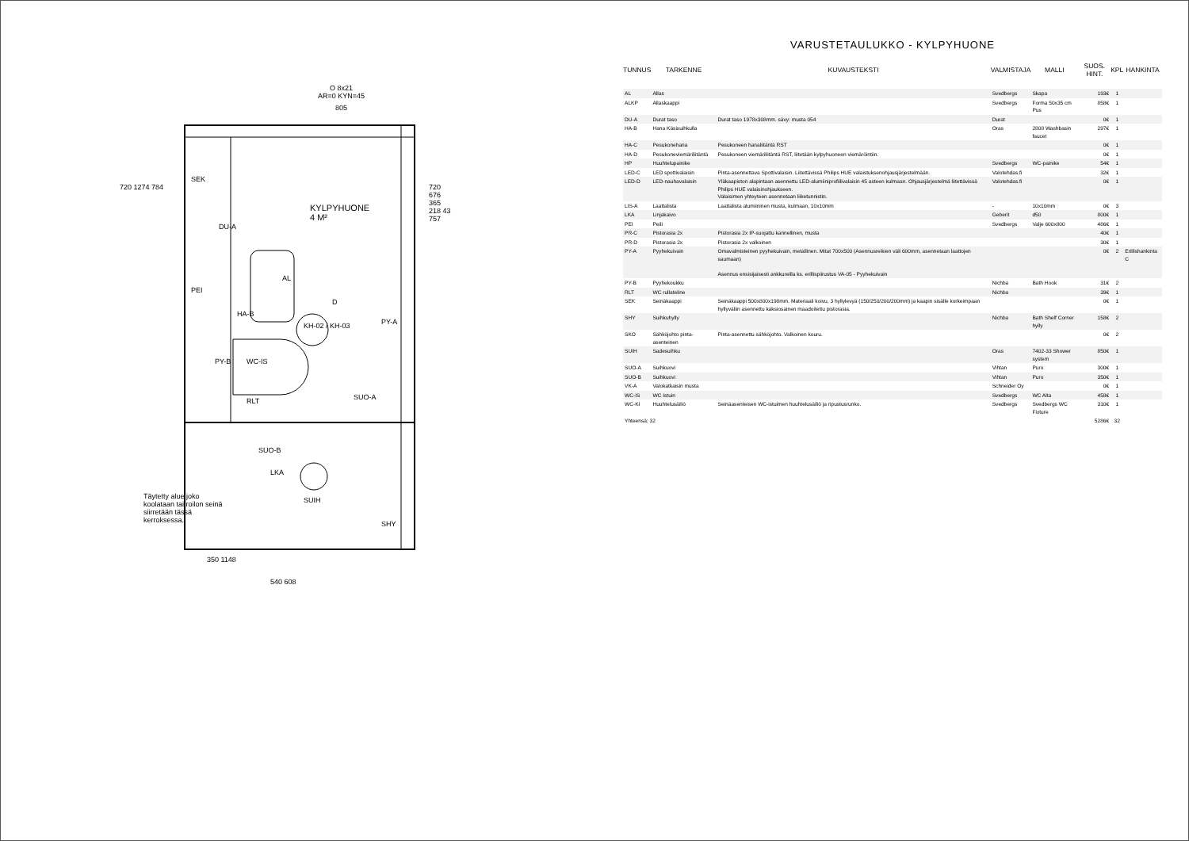O 8x21
AR=0 KYN=45
805
KYLPYHUONE
4 M²
SEK
DU-A
PEI
AL
HA-B
D
KH-02 / KH-03 PY-A
WC-IS
PY-B
RLT SUO-A
SUO-B
LKA
SUIH
SHY
Täytetty alue joko koolataan tai roilon seinä siirretään tässä kerroksessa.
720 1274 784 720 676 365 218 43 757
350 1148
540 608
VARUSTETAULUKKO - KYLPYHUONE
| TUNNUS | TARKENNE | KUVAUSTEKSTI | VALMISTAJA | MALLI | SUOS. HINT. | KPL | HANKINTA |
| --- | --- | --- | --- | --- | --- | --- | --- |
| AL | Allas | | Svedbergs | Skapa | 193€ | 1 | |
| ALKP | Allaskaappi | | Svedbergs | Forma 50x35 cm Pus | 858€ | 1 | |
| DU-A | Durat taso | Durat taso 1978x308mm. sävy: musta 054 | Durat | | 0€ | 1 | |
| HA-B | Hana Käsisuihkulla | | Oras | 2808 Washbasin faucet | 297€ | 1 | |
| HA-C | Pesukonehana | Pesukoneen hanaliitäntä RST | | | 0€ | 1 | |
| HA-D | Pesukoneviemäriliitäntä | Pesukoneen viemäriliitäntä RST, liitetään kylpyhuoneen viemäröintiin. | | | 0€ | 1 | |
| HP | Huuhtelupainike | | Svedbergs | WC-painike | 54€ | 1 | |
| LED-C | LED spottivalaisin | Pinta-asennettava Spottivalaisin. Liitettävissä Philips HUE valaistuksenohjausjärjestelmään. | Valotehdas.fi | | 32€ | 1 | |
| LED-D | LED-nauhavalaisin | Yläkaapiston alapintaan asennettu LED-alumiiniprofiilivalaisin 45 asteen kulmaan. Ohjausjärjestelmä liitettävissä Philips HUE valaisinohjaukseen. Valaisimen yhteyteen asennetaan liiketunnistin. | Valotehdas.fi | | 0€ | 1 | |
| LIS-A | Laattalista | Laattalista alumiininen musta, kulmaan, 10x10mm | - | 10x10mm | 0€ | 3 | |
| LKA | Linjakaivo | | Geberit | d50 | 800€ | 1 | |
| PEI | Peili | | Svedbergs | Valje 600x800 | 486€ | 1 | |
| PR-C | Pistorasia 2x | Pistorasia 2x IP-suojattu kannellinen, musta | | | 40€ | 1 | |
| PR-D | Pistorasia 2x | Pistorasia 2x valkoinen | | | 30€ | 1 | |
| PY-A | Pyyhekuivain | Omavalmisteinen pyyhekuivain, metallinen. Mitat 700x500 (Asennusreikien väli 600mm, asennetaan laattojen saumaan) Asennus ensisijaisesti ankkureilla ks. erillispiirustus VA-05 - Pyyhekuivain | | | 0€ | 2 | Erillishankinta C |
| PY-B | Pyyhekoukku | | Nichba | Bath Hook | 31€ | 2 | |
| RLT | WC rullateline | | Nichba | | 39€ | 1 | |
| SEK | Seinäkaappi | Seinäkaappi 500x800x198mm. Materiaali koivu, 3 hyllylevyä (150/250/200/200mm) ja kaapin sisälle korkeimpaan hyllyväliin asennettu kaksiosainen maadoitettu pistorasia. | | | 0€ | 1 | |
| SHY | Suihkuhylly | | Nichba | Bath Shelf Corner hylly | 158€ | 2 | |
| SKO | Sähköjohto pinta-asenteinen | Pinta-asennettu sähköjohto. Valkoinen kouru. | | | 0€ | 2 | |
| SUIH | Sadesuihku | | Oras | 7402-33 Shower system | 850€ | 1 | |
| SUO-A | Suihkuovi | | Vihtan | Puro | 300€ | 1 | |
| SUO-B | Suihkuovi | | Vihtan | Puro | 350€ | 1 | |
| VK-A | Valokatkaisin musta | | Schneider Oy | | 0€ | 1 | |
| WC-IS | WC Istuin | | Svedbergs | WC Alta | 458€ | 1 | |
| WC-KI | Huuhtelusäiliö | Seinäasenteisen WC-istuimen huuhtelusäiliö ja ripustusrunko. | Svedbergs | Svedbergs WC Fixture | 310€ | 1 | |
| Yhteensä: 32 | | | | | 5286€ | 32 | |